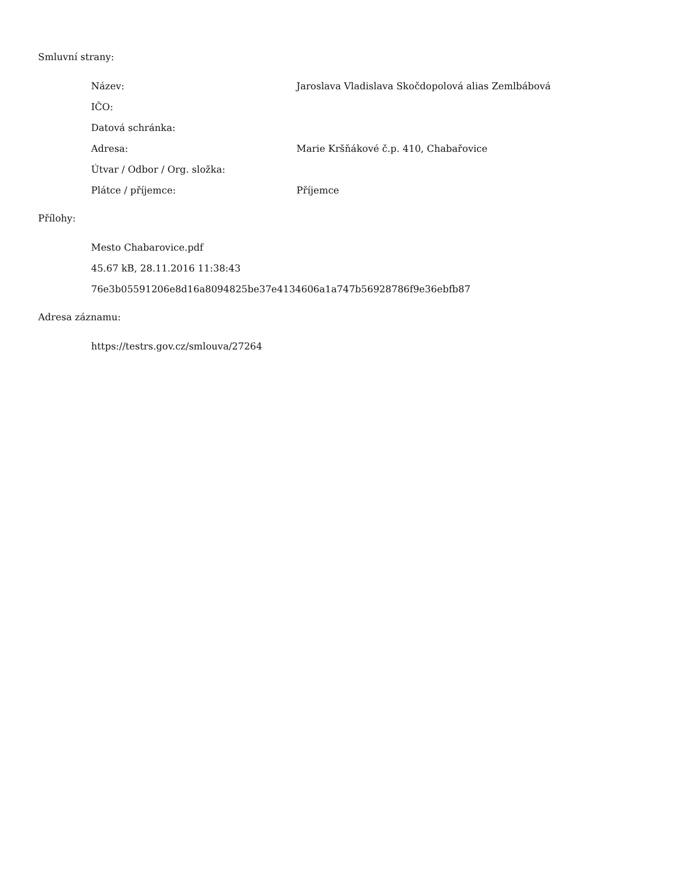Smluvní strany:
| Název: | Jaroslava Vladislava Skočdopolová alias Zemlbábová |
| IČO: | |
| Datová schránka: | |
| Adresa: | Marie Kršňákové č.p. 410, Chabařovice |
| Útvar / Odbor / Org. složka: | |
| Plátce / příjemce: | Příjemce |
Přílohy:
| Mesto Chabarovice.pdf |
| 45.67 kB, 28.11.2016 11:38:43 |
| 76e3b05591206e8d16a8094825be37e4134606a1a747b56928786f9e36ebfb87 |
Adresa záznamu:
| https://testrs.gov.cz/smlouva/27264 |